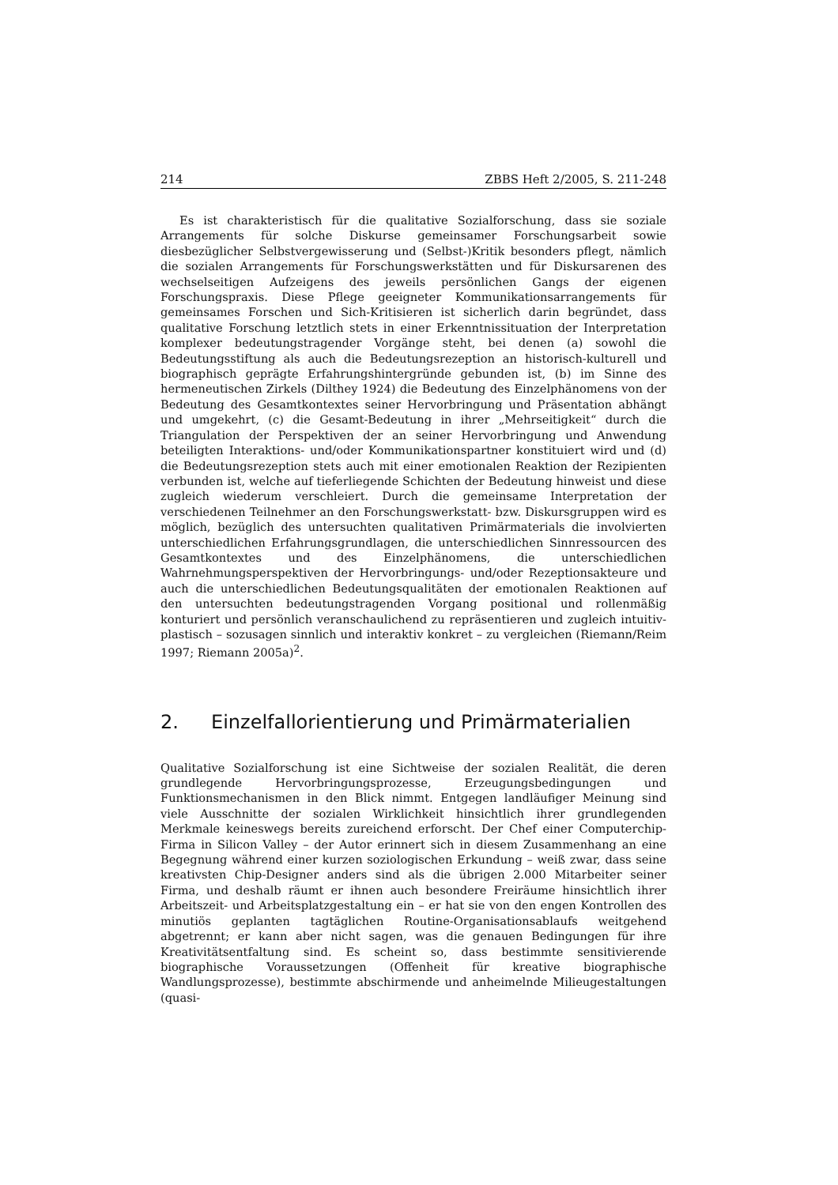214 ZBBS Heft 2/2005, S. 211-248
Es ist charakteristisch für die qualitative Sozialforschung, dass sie soziale Arrangements für solche Diskurse gemeinsamer Forschungsarbeit sowie diesbezüglicher Selbstvergewisserung und (Selbst-)Kritik besonders pflegt, nämlich die sozialen Arrangements für Forschungswerkstätten und für Diskursarenen des wechselseitigen Aufzeigens des jeweils persönlichen Gangs der eigenen Forschungspraxis. Diese Pflege geeigneter Kommunikationsarrangements für gemeinsames Forschen und Sich-Kritisieren ist sicherlich darin begründet, dass qualitative Forschung letztlich stets in einer Erkenntnissituation der Interpretation komplexer bedeutungstragender Vorgänge steht, bei denen (a) sowohl die Bedeutungsstiftung als auch die Bedeutungsrezeption an historisch-kulturell und biographisch geprägte Erfahrungshintergründe gebunden ist, (b) im Sinne des hermeneutischen Zirkels (Dilthey 1924) die Bedeutung des Einzelphänomens von der Bedeutung des Gesamtkontextes seiner Hervorbringung und Präsentation abhängt und umgekehrt, (c) die Gesamt-Bedeutung in ihrer „Mehrseitigkeit“ durch die Triangulation der Perspektiven der an seiner Hervorbringung und Anwendung beteiligten Interaktions- und/oder Kommunikationspartner konstituiert wird und (d) die Bedeutungsrezeption stets auch mit einer emotionalen Reaktion der Rezipienten verbunden ist, welche auf tieferliegende Schichten der Bedeutung hinweist und diese zugleich wiederum verschleiert. Durch die gemeinsame Interpretation der verschiedenen Teilnehmer an den Forschungswerkstatt- bzw. Diskursgruppen wird es möglich, bezüglich des untersuchten qualitativen Primärmaterials die involvierten unterschiedlichen Erfahrungsgrundlagen, die unterschiedlichen Sinnressourcen des Gesamtkontextes und des Einzelphänomens, die unterschiedlichen Wahrnehmungsperspektiven der Hervorbringungs- und/oder Rezeptionsakteure und auch die unterschiedlichen Bedeutungsqualitäten der emotionalen Reaktionen auf den untersuchten bedeutungstragenden Vorgang positional und rollenmäßig konturiert und persönlich veranschaulichend zu repräsentieren und zugleich intuitiv-plastisch – sozusagen sinnlich und interaktiv konkret – zu vergleichen (Riemann/Reim 1997; Riemann 2005a)<sup>2</sup>.
2. Einzelfallorientierung und Primärmaterialien
Qualitative Sozialforschung ist eine Sichtweise der sozialen Realität, die deren grundlegende Hervorbringungsprozesse, Erzeugungsbedingungen und Funktionsmechanismen in den Blick nimmt. Entgegen landläufiger Meinung sind viele Ausschnitte der sozialen Wirklichkeit hinsichtlich ihrer grundlegenden Merkmale keineswegs bereits zureichend erforscht. Der Chef einer Computerchip-Firma in Silicon Valley – der Autor erinnert sich in diesem Zusammenhang an eine Begegnung während einer kurzen soziologischen Erkundung – weiß zwar, dass seine kreativsten Chip-Designer anders sind als die übrigen 2.000 Mitarbeiter seiner Firma, und deshalb räumt er ihnen auch besondere Freiräume hinsichtlich ihrer Arbeitszeit- und Arbeitsplatzgestaltung ein – er hat sie von den engen Kontrollen des minutiös geplanten tagtäglichen Routine-Organisationsablaufs weitgehend abgetrennt; er kann aber nicht sagen, was die genauen Bedingungen für ihre Kreativitätsentfaltung sind. Es scheint so, dass bestimmte sensitivierende biographische Voraussetzungen (Offenheit für kreative biographische Wandlungsprozesse), bestimmte abschirmende und anheimelnde Milieugestaltungen (quasi-